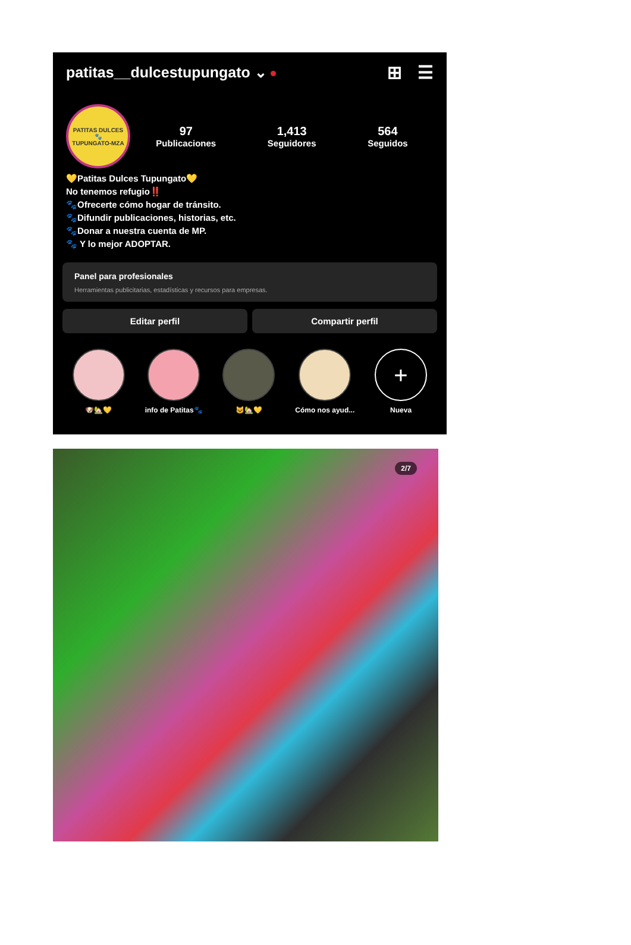patitas__dulcestupungato ⌄
⊞ ☰
PATITAS DULCES
🐾
TUPUNGATO-MZA
97
Publicaciones
1,413
Seguidores
564
Seguidos
💛Patitas Dulces Tupungato💛
No tenemos refugio‼️
🐾Ofrecerte cómo hogar de tránsito.
🐾Difundir publicaciones, historias, etc.
🐾Donar a nuestra cuenta de MP.
🐾 Y lo mejor ADOPTAR.
Panel para profesionales
Herramientas publicitarias, estadísticas y recursos para empresas.
Editar perfil Compartir perfil
🐶🏡💛 info de Patitas🐾 🐱🏡💛 Cómo nos ayud...
+
Nueva
2/7